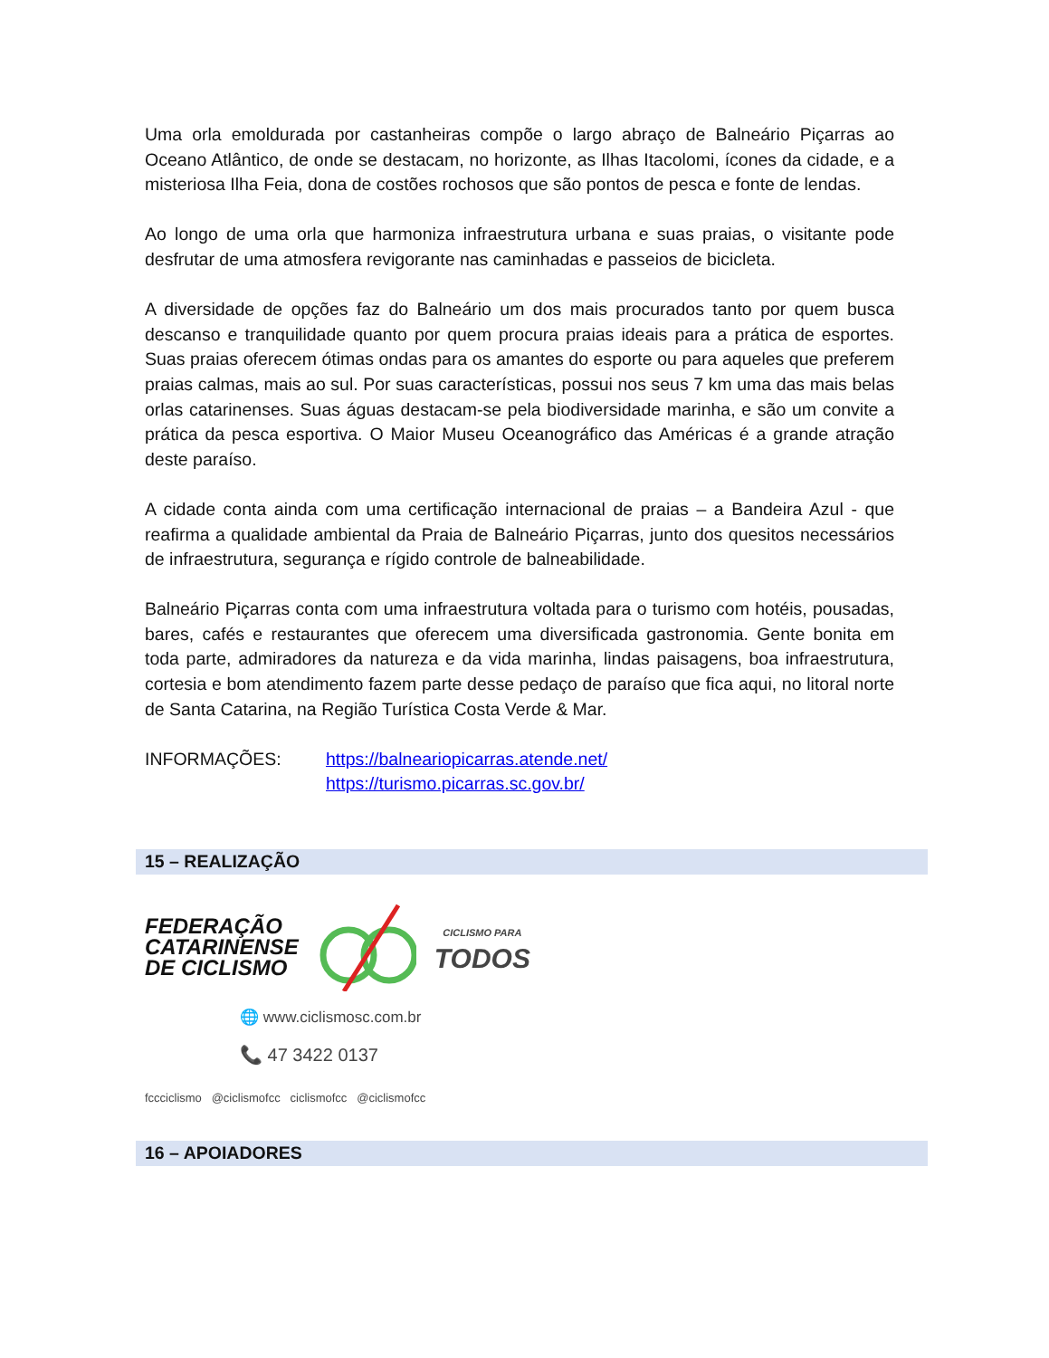Uma orla emoldurada por castanheiras compõe o largo abraço de Balneário Piçarras ao Oceano Atlântico, de onde se destacam, no horizonte, as Ilhas Itacolomi, ícones da cidade, e a misteriosa Ilha Feia, dona de costões rochosos que são pontos de pesca e fonte de lendas.
Ao longo de uma orla que harmoniza infraestrutura urbana e suas praias, o visitante pode desfrutar de uma atmosfera revigorante nas caminhadas e passeios de bicicleta.
A diversidade de opções faz do Balneário um dos mais procurados tanto por quem busca descanso e tranquilidade quanto por quem procura praias ideais para a prática de esportes. Suas praias oferecem ótimas ondas para os amantes do esporte ou para aqueles que preferem praias calmas, mais ao sul. Por suas características, possui nos seus 7 km uma das mais belas orlas catarinenses. Suas águas destacam-se pela biodiversidade marinha, e são um convite a prática da pesca esportiva. O Maior Museu Oceanográfico das Américas é a grande atração deste paraíso.
A cidade conta ainda com uma certificação internacional de praias – a Bandeira Azul - que reafirma a qualidade ambiental da Praia de Balneário Piçarras, junto dos quesitos necessários de infraestrutura, segurança e rígido controle de balneabilidade.
Balneário Piçarras conta com uma infraestrutura voltada para o turismo com hotéis, pousadas, bares, cafés e restaurantes que oferecem uma diversificada gastronomia. Gente bonita em toda parte, admiradores da natureza e da vida marinha, lindas paisagens, boa infraestrutura, cortesia e bom atendimento fazem parte desse pedaço de paraíso que fica aqui, no litoral norte de Santa Catarina, na Região Turística Costa Verde & Mar.
INFORMAÇÕES: https://balneariopicarras.atende.net/
https://turismo.picarras.sc.gov.br/
15 – REALIZAÇÃO
FEDERAÇÃO
CATARINENSE
DE CICLISMO
CICLISMO PARA
TODOS
🌐 www.ciclismosc.com.br
📞 47 3422 0137
fccciclismo @ciclismofcc ciclismofcc @ciclismofcc
16 – APOIADORES